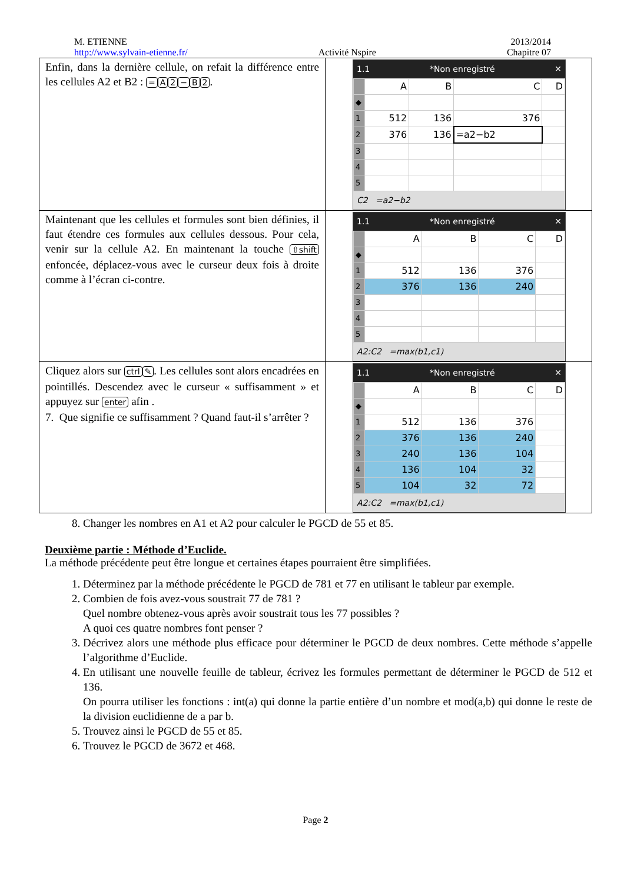M. ETIENNE
http://www.sylvain-etienne.fr/
Activité Nspire 2013/2014
Chapitre 07
| Enfin, dans la dernière cellule, on refait la différence entre les cellules A2 et B2 : = A 2 − B 2 . | 1.1 *Non enregistré ✕ / / A / B / C / D / / ◆ / / / / / / 1 / 512 / 136 / 376 / / / 2 / 376 / 136 / =a2−b2 / / / 3 / / / / / / 4 / / / / / / 5 / / / / / C2 =a2−b2 |
| Maintenant que les cellules et formules sont bien définies, il faut étendre ces formules aux cellules dessous. Pour cela, venir sur la cellule A2. En maintenant la touche ⇧shift enfoncée, déplacez-vous avec le curseur deux fois à droite comme à l’écran ci-contre. | 1.1 *Non enregistré ✕ / / A / B / C / D / / ◆ / / / / / / 1 / 512 / 136 / 376 / / / 2 / 376 / 136 / 240 / / / 3 / / / / / / 4 / / / / / / 5 / / / / / A2:C2 =max(b1,c1) |
| Cliquez alors sur ctrl ✎ . Les cellules sont alors encadrées en pointillés. Descendez avec le curseur « suffisamment » et appuyez sur enter afin . 7. Que signifie ce suffisamment ? Quand faut-il s’arrêter ? | 1.1 *Non enregistré ✕ / / A / B / C / D / / ◆ / / / / / / 1 / 512 / 136 / 376 / / / 2 / 376 / 136 / 240 / / / 3 / 240 / 136 / 104 / / / 4 / 136 / 104 / 32 / / / 5 / 104 / 32 / 72 / / A2:C2 =max(b1,c1) |
8. Changer les nombres en A1 et A2 pour calculer le PGCD de 55 et 85.
Deuxième partie : Méthode d’Euclide.
La méthode précédente peut être longue et certaines étapes pourraient être simplifiées.
1. Déterminez par la méthode précédente le PGCD de 781 et 77 en utilisant le tableur par exemple.
2. Combien de fois avez-vous soustrait 77 de 781 ?
Quel nombre obtenez-vous après avoir soustrait tous les 77 possibles ?
A quoi ces quatre nombres font penser ?
3. Décrivez alors une méthode plus efficace pour déterminer le PGCD de deux nombres. Cette méthode s’appelle l’algorithme d’Euclide.
4. En utilisant une nouvelle feuille de tableur, écrivez les formules permettant de déterminer le PGCD de 512 et 136.
On pourra utiliser les fonctions : int(a) qui donne la partie entière d’un nombre et mod(a,b) qui donne le reste de la division euclidienne de a par b.
5. Trouvez ainsi le PGCD de 55 et 85.
6. Trouvez le PGCD de 3672 et 468.
Page 2